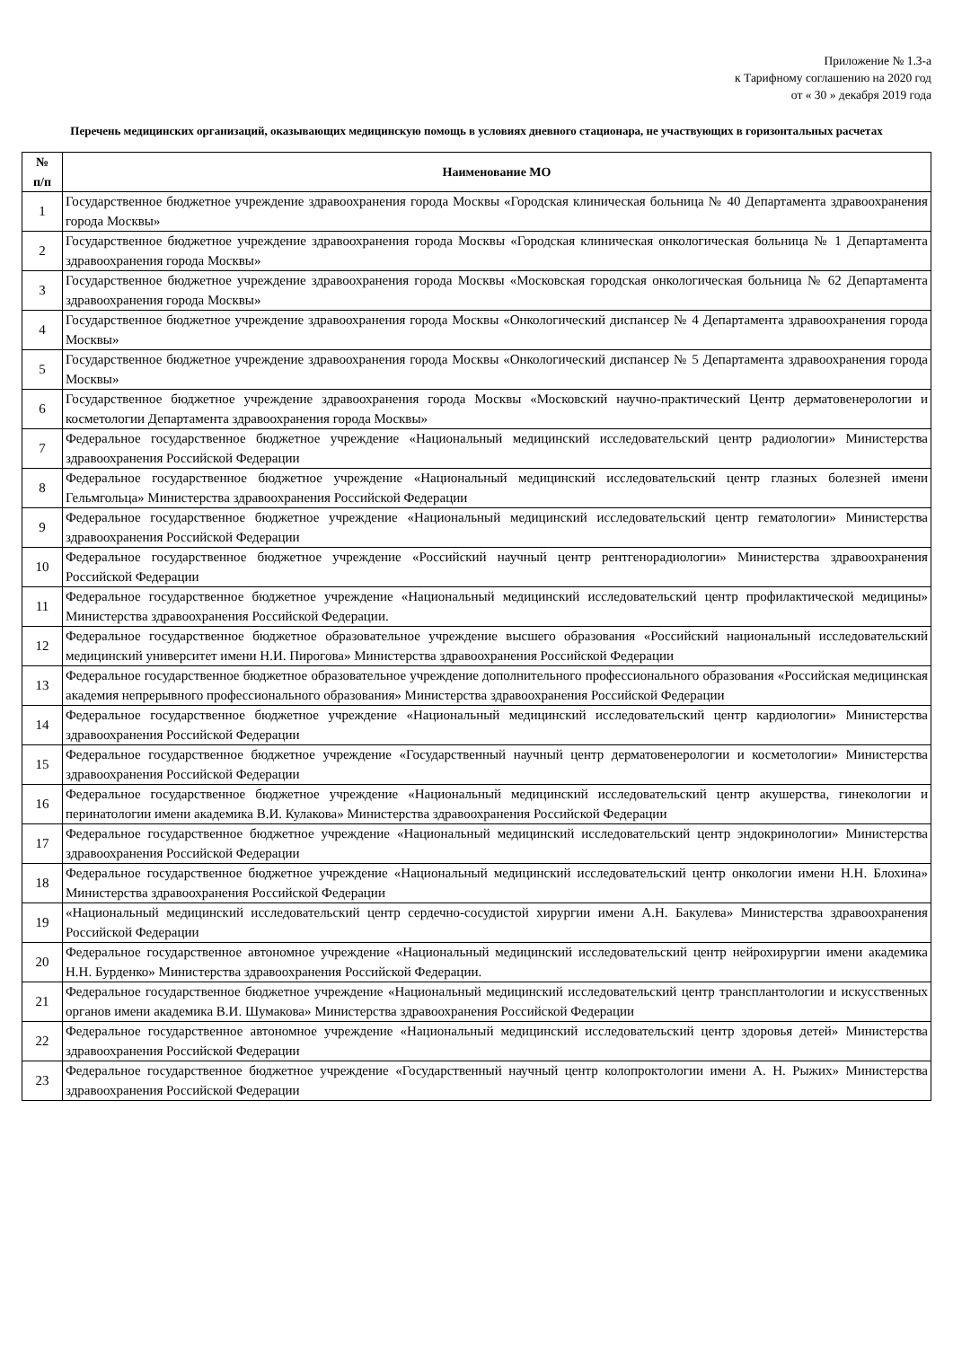Приложение № 1.3-а
к Тарифному соглашению на 2020 год
от « 30 » декабря 2019 года
Перечень медицинских организаций, оказывающих медицинскую помощь в условиях дневного стационара, не участвующих в горизонтальных расчетах
| № п/п | Наименование МО |
| --- | --- |
| 1 | Государственное бюджетное учреждение здравоохранения города Москвы «Городская клиническая больница № 40 Департамента здравоохранения города Москвы» |
| 2 | Государственное бюджетное учреждение здравоохранения города Москвы «Городская клиническая онкологическая больница № 1 Департамента здравоохранения города Москвы» |
| 3 | Государственное бюджетное учреждение здравоохранения города Москвы «Московская городская онкологическая больница № 62 Департамента здравоохранения города Москвы» |
| 4 | Государственное бюджетное учреждение здравоохранения города Москвы «Онкологический диспансер № 4 Департамента здравоохранения города Москвы» |
| 5 | Государственное бюджетное учреждение здравоохранения города Москвы «Онкологический диспансер № 5 Департамента здравоохранения города Москвы» |
| 6 | Государственное бюджетное учреждение здравоохранения города Москвы «Московский научно-практический Центр дерматовенерологии и косметологии Департамента здравоохранения города Москвы» |
| 7 | Федеральное государственное бюджетное учреждение «Национальный медицинский исследовательский центр радиологии» Министерства здравоохранения Российской Федерации |
| 8 | Федеральное государственное бюджетное учреждение «Национальный медицинский исследовательский центр глазных болезней имени Гельмгольца» Министерства здравоохранения Российской Федерации |
| 9 | Федеральное государственное бюджетное учреждение «Национальный медицинский исследовательский центр гематологии» Министерства здравоохранения Российской Федерации |
| 10 | Федеральное государственное бюджетное учреждение «Российский научный центр рентгенорадиологии» Министерства здравоохранения Российской Федерации |
| 11 | Федеральное государственное бюджетное учреждение «Национальный медицинский исследовательский центр профилактической медицины» Министерства здравоохранения Российской Федерации. |
| 12 | Федеральное государственное бюджетное образовательное учреждение высшего образования «Российский национальный исследовательский медицинский университет имени Н.И. Пирогова» Министерства здравоохранения Российской Федерации |
| 13 | Федеральное государственное бюджетное образовательное учреждение дополнительного профессионального образования «Российская медицинская академия непрерывного профессионального образования» Министерства здравоохранения Российской Федерации |
| 14 | Федеральное государственное бюджетное учреждение «Национальный медицинский исследовательский центр кардиологии» Министерства здравоохранения Российской Федерации |
| 15 | Федеральное государственное бюджетное учреждение «Государственный научный центр дерматовенерологии и косметологии» Министерства здравоохранения Российской Федерации |
| 16 | Федеральное государственное бюджетное учреждение «Национальный медицинский исследовательский центр акушерства, гинекологии и перинатологии имени академика В.И. Кулакова» Министерства здравоохранения Российской Федерации |
| 17 | Федеральное государственное бюджетное учреждение «Национальный медицинский исследовательский центр эндокринологии» Министерства здравоохранения Российской Федерации |
| 18 | Федеральное государственное бюджетное учреждение «Национальный медицинский исследовательский центр онкологии имени Н.Н. Блохина» Министерства здравоохранения Российской Федерации |
| 19 | «Национальный медицинский исследовательский центр сердечно-сосудистой хирургии имени А.Н. Бакулева» Министерства здравоохранения Российской Федерации |
| 20 | Федеральное государственное автономное учреждение «Национальный медицинский исследовательский центр нейрохирургии имени академика Н.Н. Бурденко» Министерства здравоохранения Российской Федерации. |
| 21 | Федеральное государственное бюджетное учреждение «Национальный медицинский исследовательский центр трансплантологии и искусственных органов имени академика В.И. Шумакова» Министерства здравоохранения Российской Федерации |
| 22 | Федеральное государственное автономное учреждение «Национальный медицинский исследовательский центр здоровья детей» Министерства здравоохранения Российской Федерации |
| 23 | Федеральное государственное бюджетное учреждение «Государственный научный центр колопроктологии имени А. Н. Рыжих» Министерства здравоохранения Российской Федерации |